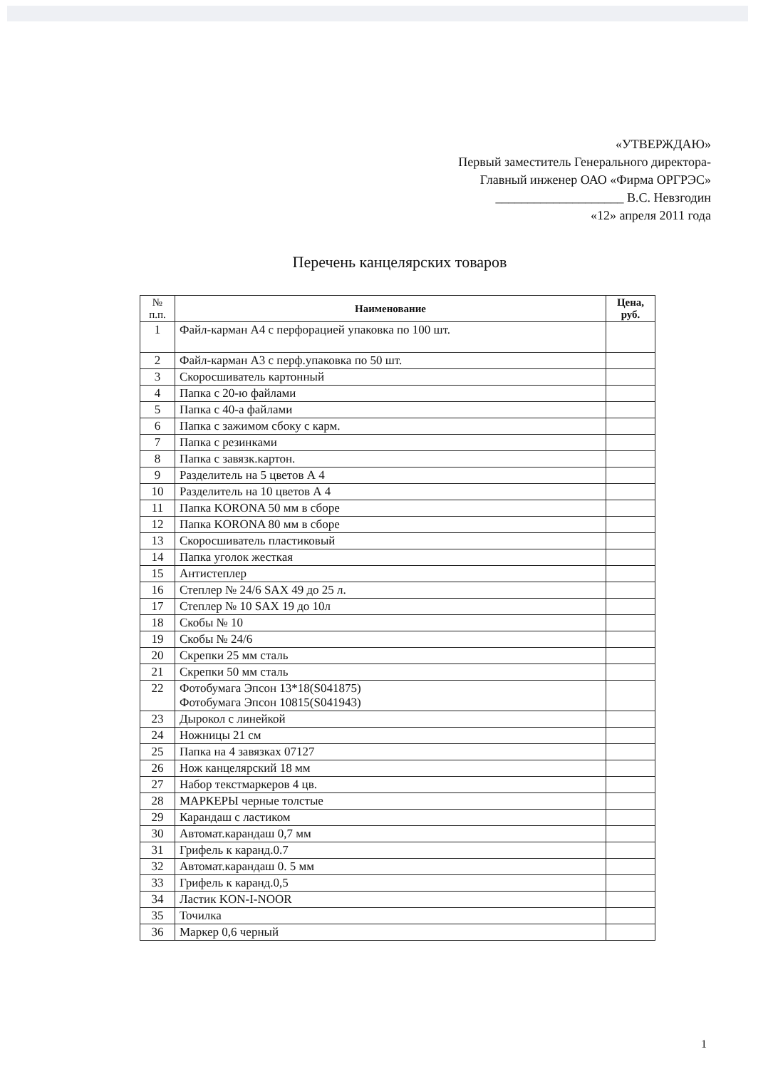«УТВЕРЖДАЮ»
Первый заместитель Генерального директора-
Главный инженер ОАО «Фирма ОРГРЭС»
____________________ В.С. Невзгодин
«12» апреля 2011 года
Перечень канцелярских товаров
| № п.п. | Наименование | Цена, руб. |
| --- | --- | --- |
| 1 | Файл-карман А4 с перфорацией упаковка по 100 шт. | |
| 2 | Файл-карман А3 с перф.упаковка по 50 шт. | |
| 3 | Скоросшиватель картонный | |
| 4 | Папка с 20-ю файлами | |
| 5 | Папка с 40-а файлами | |
| 6 | Папка с зажимом сбоку с карм. | |
| 7 | Папка с резинками | |
| 8 | Папка с завязк.картон. | |
| 9 | Разделитель на 5 цветов А 4 | |
| 10 | Разделитель на 10 цветов А 4 | |
| 11 | Папка KORONA 50 мм в сборе | |
| 12 | Папка KORONA 80 мм в сборе | |
| 13 | Скоросшиватель пластиковый | |
| 14 | Папка уголок жесткая | |
| 15 | Антистеплер | |
| 16 | Степлер № 24/6 SAX 49 до 25 л. | |
| 17 | Степлер № 10 SAX 19 до 10л | |
| 18 | Скобы № 10 | |
| 19 | Скобы № 24/6 | |
| 20 | Скрепки 25 мм сталь | |
| 21 | Скрепки 50 мм сталь | |
| 22 | Фотобумага Эпсон 13*18(S041875) Фотобумага Эпсон 10815(S041943) | |
| 23 | Дырокол с линейкой | |
| 24 | Ножницы 21 см | |
| 25 | Папка на 4 завязках 07127 | |
| 26 | Нож канцелярский 18 мм | |
| 27 | Набор текстмаркеров 4 цв. | |
| 28 | МАРКЕРЫ черные толстые | |
| 29 | Карандаш с ластиком | |
| 30 | Автомат.карандаш 0,7 мм | |
| 31 | Грифель к каранд.0.7 | |
| 32 | Автомат.карандаш 0. 5 мм | |
| 33 | Грифель к каранд.0,5 | |
| 34 | Ластик KON-I-NOOR | |
| 35 | Точилка | |
| 36 | Маркер 0,6 черный | |
1